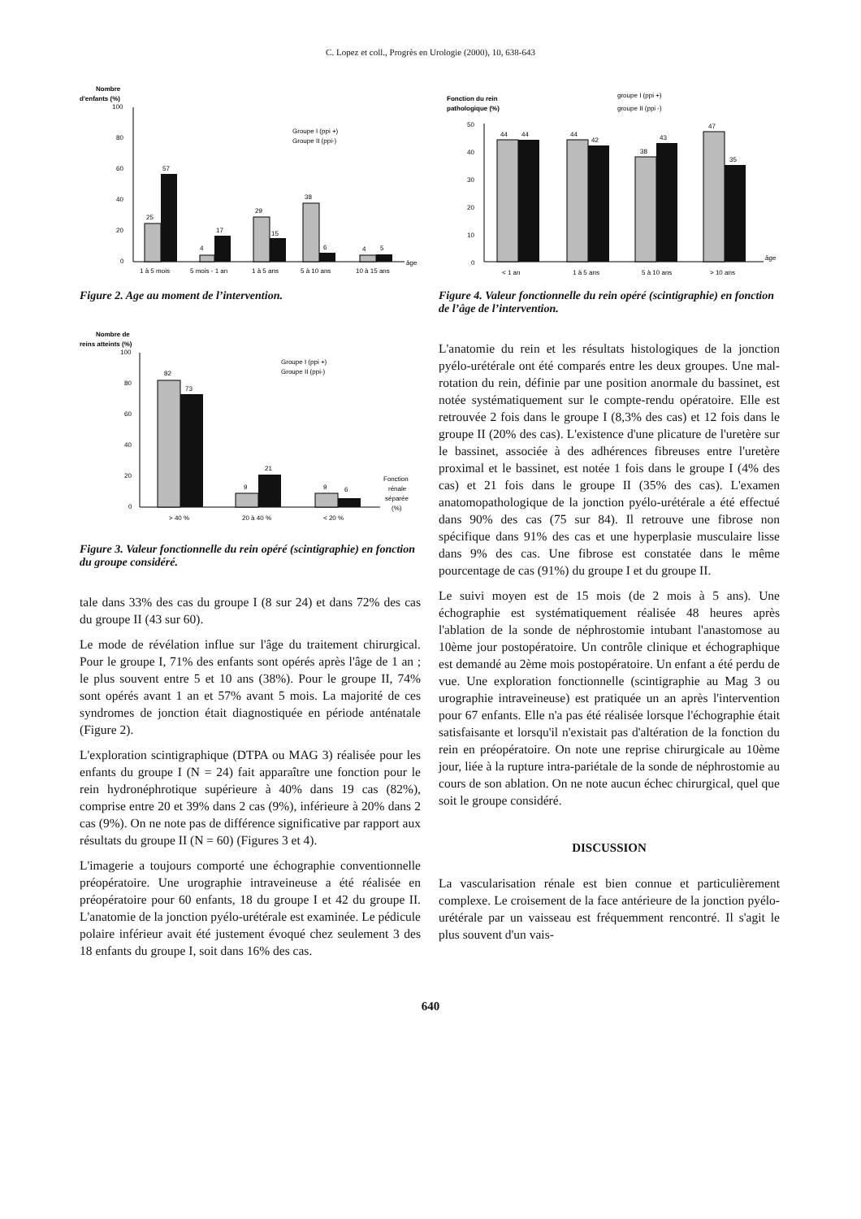C. Lopez et coll., Progrès en Urologie (2000), 10, 638-643
Nombre
d'enfants (%)
100
80
60
40
20
0
25
57
4
17
29
15
38
6
4
5
Groupe I (ppi +)
Groupe II (ppi-)
âge
1 à 5 mois
5 mois - 1 an
1 à 5 ans
5 à 10 ans
10 à 15 ans
Figure 2. Age au moment de l’intervention.
Nombre de
reins atteints (%)
100
80
60
40
20
0
82
73
9
21
9
6
Groupe I (ppi +)
Groupe II (ppi-)
Fonction
rénale
séparée
(%)
> 40 %
20 à 40 %
< 20 %
Figure 3. Valeur fonctionnelle du rein opéré (scintigraphie) en fonction du groupe considéré.
tale dans 33% des cas du groupe I (8 sur 24) et dans 72% des cas du groupe II (43 sur 60).
Le mode de révélation influe sur l'âge du traitement chirurgical. Pour le groupe I, 71% des enfants sont opérés après l'âge de 1 an ; le plus souvent entre 5 et 10 ans (38%). Pour le groupe II, 74% sont opérés avant 1 an et 57% avant 5 mois. La majorité de ces syndromes de jonction était diagnostiquée en période anténatale (Figure 2).
L'exploration scintigraphique (DTPA ou MAG 3) réalisée pour les enfants du groupe I (N = 24) fait apparaître une fonction pour le rein hydronéphrotique supérieure à 40% dans 19 cas (82%), comprise entre 20 et 39% dans 2 cas (9%), inférieure à 20% dans 2 cas (9%). On ne note pas de différence significative par rapport aux résultats du groupe II (N = 60) (Figures 3 et 4).
L'imagerie a toujours comporté une échographie conventionnelle préopératoire. Une urographie intraveineuse a été réalisée en préopératoire pour 60 enfants, 18 du groupe I et 42 du groupe II. L'anatomie de la jonction pyélo-urétérale est examinée. Le pédicule polaire inférieur avait été justement évoqué chez seulement 3 des 18 enfants du groupe I, soit dans 16% des cas.
Fonction du rein
pathologique (%)
groupe I (ppi +)
groupe II (ppi -)
50
40
30
20
10
0
44
44
44
42
38
43
47
35
âge
< 1 an
1 à 5 ans
5 à 10 ans
> 10 ans
Figure 4. Valeur fonctionnelle du rein opéré (scintigraphie) en fonction de l’âge de l’intervention.
L'anatomie du rein et les résultats histologiques de la jonction pyélo-urétérale ont été comparés entre les deux groupes. Une mal-rotation du rein, définie par une position anormale du bassinet, est notée systématiquement sur le compte-rendu opératoire. Elle est retrouvée 2 fois dans le groupe I (8,3% des cas) et 12 fois dans le groupe II (20% des cas). L'existence d'une plicature de l'uretère sur le bassinet, associée à des adhérences fibreuses entre l'uretère proximal et le bassinet, est notée 1 fois dans le groupe I (4% des cas) et 21 fois dans le groupe II (35% des cas). L'examen anatomopathologique de la jonction pyélo-urétérale a été effectué dans 90% des cas (75 sur 84). Il retrouve une fibrose non spécifique dans 91% des cas et une hyperplasie musculaire lisse dans 9% des cas. Une fibrose est constatée dans le même pourcentage de cas (91%) du groupe I et du groupe II.
Le suivi moyen est de 15 mois (de 2 mois à 5 ans). Une échographie est systématiquement réalisée 48 heures après l'ablation de la sonde de néphrostomie intubant l'anastomose au 10ème jour postopératoire. Un contrôle clinique et échographique est demandé au 2ème mois postopératoire. Un enfant a été perdu de vue. Une exploration fonctionnelle (scintigraphie au Mag 3 ou urographie intraveineuse) est pratiquée un an après l'intervention pour 67 enfants. Elle n'a pas été réalisée lorsque l'échographie était satisfaisante et lorsqu'il n'existait pas d'altération de la fonction du rein en préopératoire. On note une reprise chirurgicale au 10ème jour, liée à la rupture intra-pariétale de la sonde de néphrostomie au cours de son ablation. On ne note aucun échec chirurgical, quel que soit le groupe considéré.
DISCUSSION
La vascularisation rénale est bien connue et particulièrement complexe. Le croisement de la face antérieure de la jonction pyélo-urétérale par un vaisseau est fréquemment rencontré. Il s'agit le plus souvent d'un vais-
640